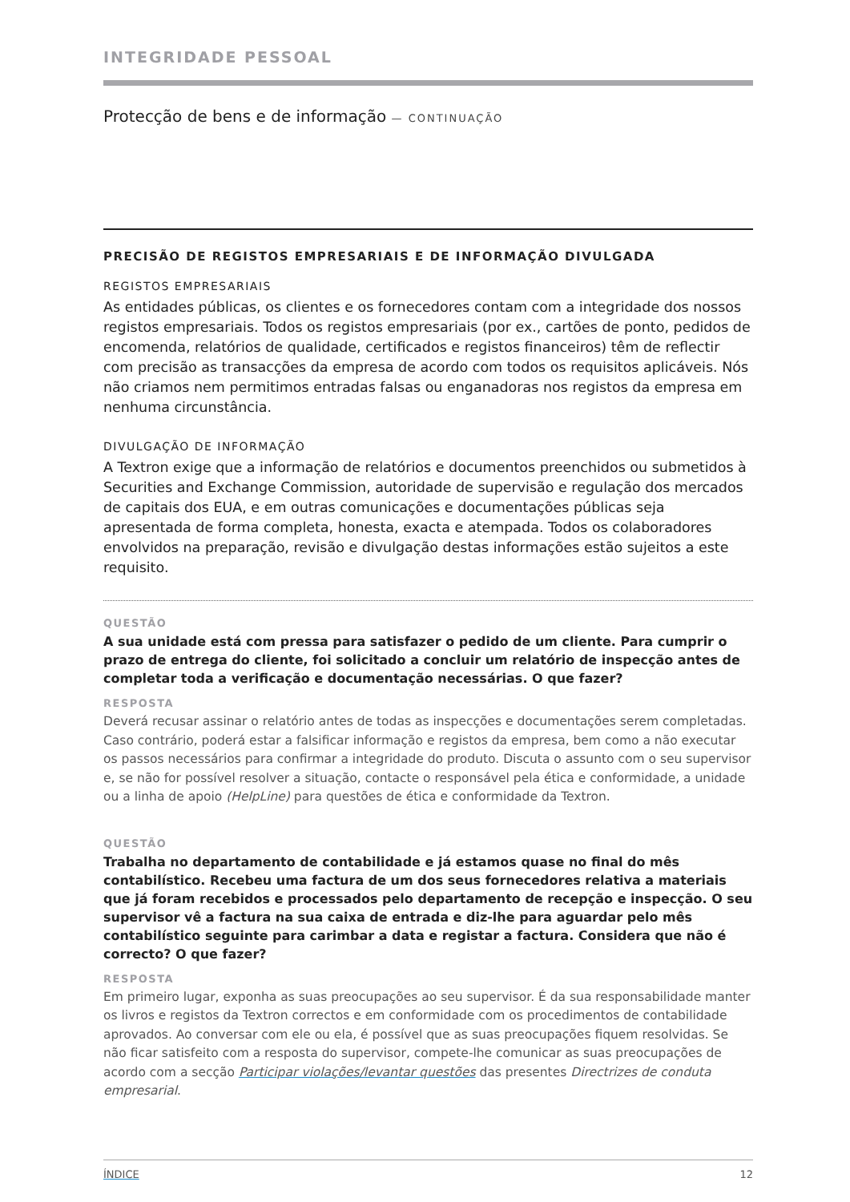INTEGRIDADE PESSOAL
Protecção de bens e de informação — CONTINUAÇÃO
PRECISÃO DE REGISTOS EMPRESARIAIS E DE INFORMAÇÃO DIVULGADA
REGISTOS EMPRESARIAIS
As entidades públicas, os clientes e os fornecedores contam com a integridade dos nossos registos empresariais. Todos os registos empresariais (por ex., cartões de ponto, pedidos de encomenda, relatórios de qualidade, certificados e registos financeiros) têm de reflectir com precisão as transacções da empresa de acordo com todos os requisitos aplicáveis. Nós não criamos nem permitimos entradas falsas ou enganadoras nos registos da empresa em nenhuma circunstância.
DIVULGAÇÃO DE INFORMAÇÃO
A Textron exige que a informação de relatórios e documentos preenchidos ou submetidos à Securities and Exchange Commission, autoridade de supervisão e regulação dos mercados de capitais dos EUA, e em outras comunicações e documentações públicas seja apresentada de forma completa, honesta, exacta e atempada. Todos os colaboradores envolvidos na preparação, revisão e divulgação destas informações estão sujeitos a este requisito.
QUESTÃO
A sua unidade está com pressa para satisfazer o pedido de um cliente. Para cumprir o prazo de entrega do cliente, foi solicitado a concluir um relatório de inspecção antes de completar toda a verificação e documentação necessárias. O que fazer?
RESPOSTA
Deverá recusar assinar o relatório antes de todas as inspecções e documentações serem completadas. Caso contrário, poderá estar a falsificar informação e registos da empresa, bem como a não executar os passos necessários para confirmar a integridade do produto. Discuta o assunto com o seu supervisor e, se não for possível resolver a situação, contacte o responsável pela ética e conformidade, a unidade ou a linha de apoio (HelpLine) para questões de ética e conformidade da Textron.
QUESTÃO
Trabalha no departamento de contabilidade e já estamos quase no final do mês contabilístico. Recebeu uma factura de um dos seus fornecedores relativa a materiais que já foram recebidos e processados pelo departamento de recepção e inspecção. O seu supervisor vê a factura na sua caixa de entrada e diz-lhe para aguardar pelo mês contabilístico seguinte para carimbar a data e registar a factura. Considera que não é correcto? O que fazer?
RESPOSTA
Em primeiro lugar, exponha as suas preocupações ao seu supervisor. É da sua responsabilidade manter os livros e registos da Textron correctos e em conformidade com os procedimentos de contabilidade aprovados. Ao conversar com ele ou ela, é possível que as suas preocupações fiquem resolvidas. Se não ficar satisfeito com a resposta do supervisor, compete-lhe comunicar as suas preocupações de acordo com a secção Participar violações/levantar questões das presentes Directrizes de conduta empresarial.
ÍNDICE 12